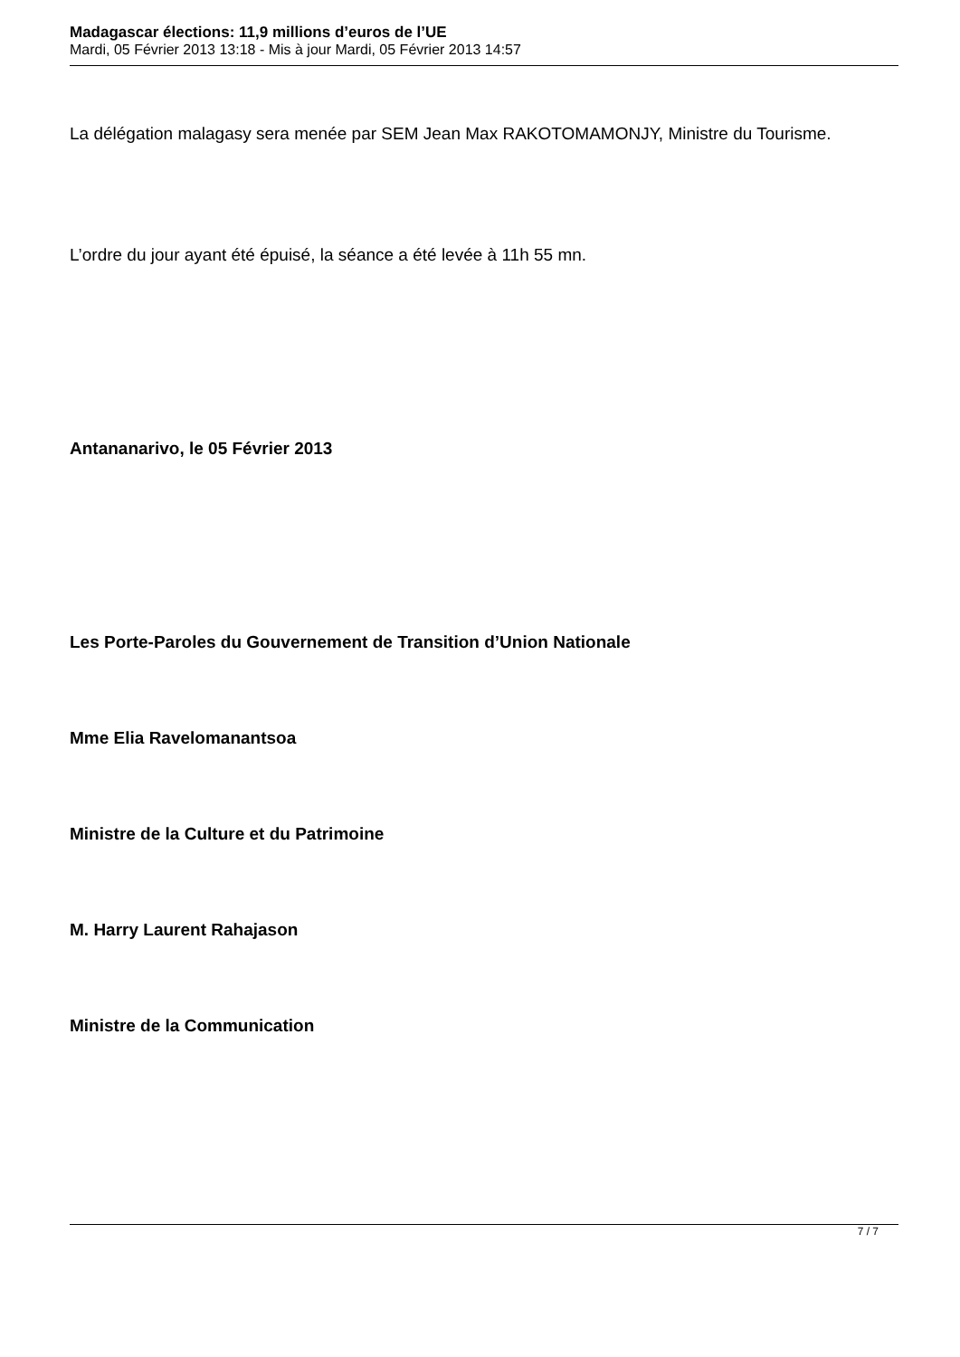Madagascar élections: 11,9 millions d’euros de l’UE
Mardi, 05 Février 2013 13:18 - Mis à jour Mardi, 05 Février 2013 14:57
La délégation malagasy sera menée par SEM Jean Max RAKOTOMAMONJY, Ministre du Tourisme.
L’ordre du jour ayant été épuisé, la séance a été levée à 11h 55 mn.
Antananarivo, le 05 Février 2013
Les Porte-Paroles du Gouvernement de Transition d’Union Nationale
Mme Elia Ravelomanantsoa
Ministre de la Culture et du Patrimoine
M. Harry Laurent Rahajason
Ministre de la Communication
7 / 7